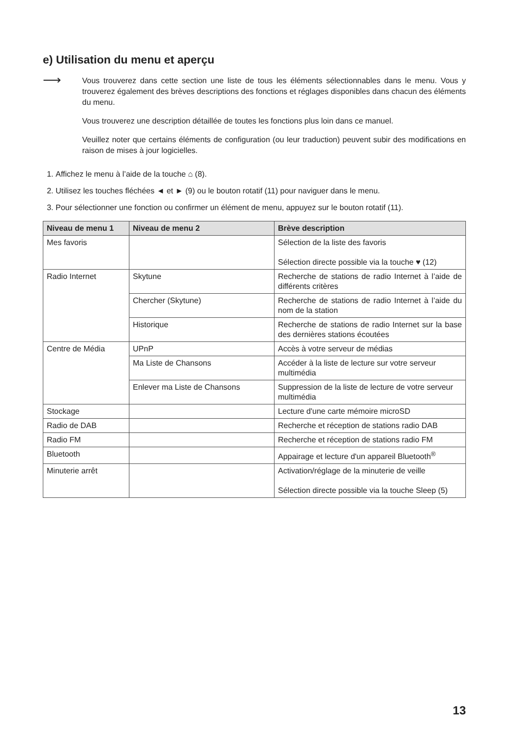e) Utilisation du menu et aperçu
⟶
Vous trouverez dans cette section une liste de tous les éléments sélectionnables dans le menu. Vous y trouverez également des brèves descriptions des fonctions et réglages disponibles dans chacun des éléments du menu.
Vous trouverez une description détaillée de toutes les fonctions plus loin dans ce manuel.
Veuillez noter que certains éléments de configuration (ou leur traduction) peuvent subir des modifications en raison de mises à jour logicielles.
1. Affichez le menu à l’aide de la touche ⌂ (8).
2. Utilisez les touches fléchées ◄ et ► (9) ou le bouton rotatif (11) pour naviguer dans le menu.
3. Pour sélectionner une fonction ou confirmer un élément de menu, appuyez sur le bouton rotatif (11).
| Niveau de menu 1 | Niveau de menu 2 | Brève description |
| --- | --- | --- |
| Mes favoris | | Sélection de la liste des favoris Sélection directe possible via la touche ♥ (12) |
| Radio Internet | Skytune | Recherche de stations de radio Internet à l’aide de différents critères |
| | Chercher (Skytune) | Recherche de stations de radio Internet à l’aide du nom de la station |
| | Historique | Recherche de stations de radio Internet sur la base des dernières stations écoutées |
| Centre de Média | UPnP | Accès à votre serveur de médias |
| | Ma Liste de Chansons | Accéder à la liste de lecture sur votre serveur multimédia |
| | Enlever ma Liste de Chansons | Suppression de la liste de lecture de votre serveur multimédia |
| Stockage | | Lecture d'une carte mémoire microSD |
| Radio de DAB | | Recherche et réception de stations radio DAB |
| Radio FM | | Recherche et réception de stations radio FM |
| Bluetooth | | Appairage et lecture d'un appareil Bluetooth<sup>®</sup> |
| Minuterie arrêt | | Activation/réglage de la minuterie de veille Sélection directe possible via la touche Sleep (5) |
13